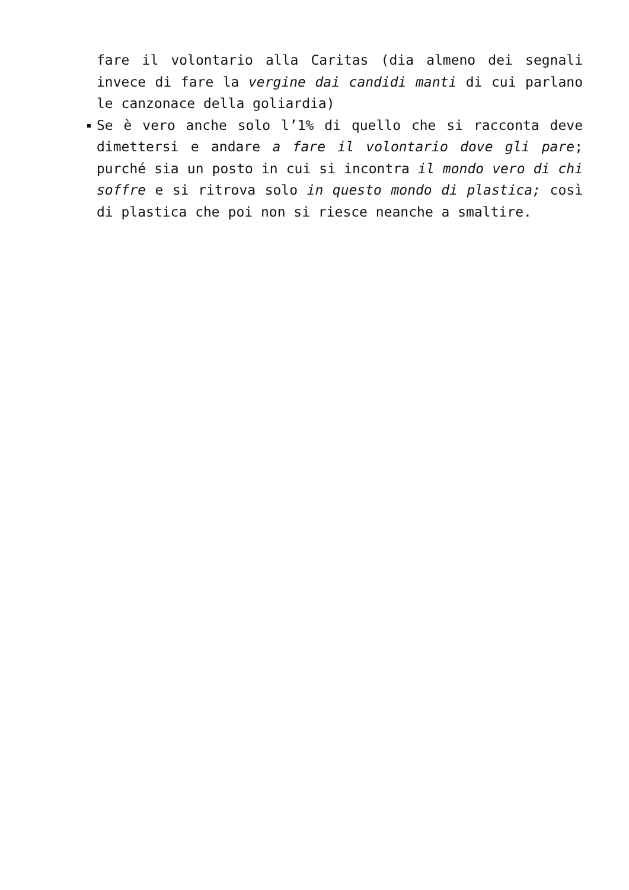fare il volontario alla Caritas (dia almeno dei segnali invece di fare la vergine dai candidi manti di cui parlano le canzonace della goliardia)
Se è vero anche solo l’1% di quello che si racconta deve dimettersi e andare a fare il volontario dove gli pare; purché sia un posto in cui si incontra il mondo vero di chi soffre e si ritrova solo in questo mondo di plastica; così di plastica che poi non si riesce neanche a smaltire.